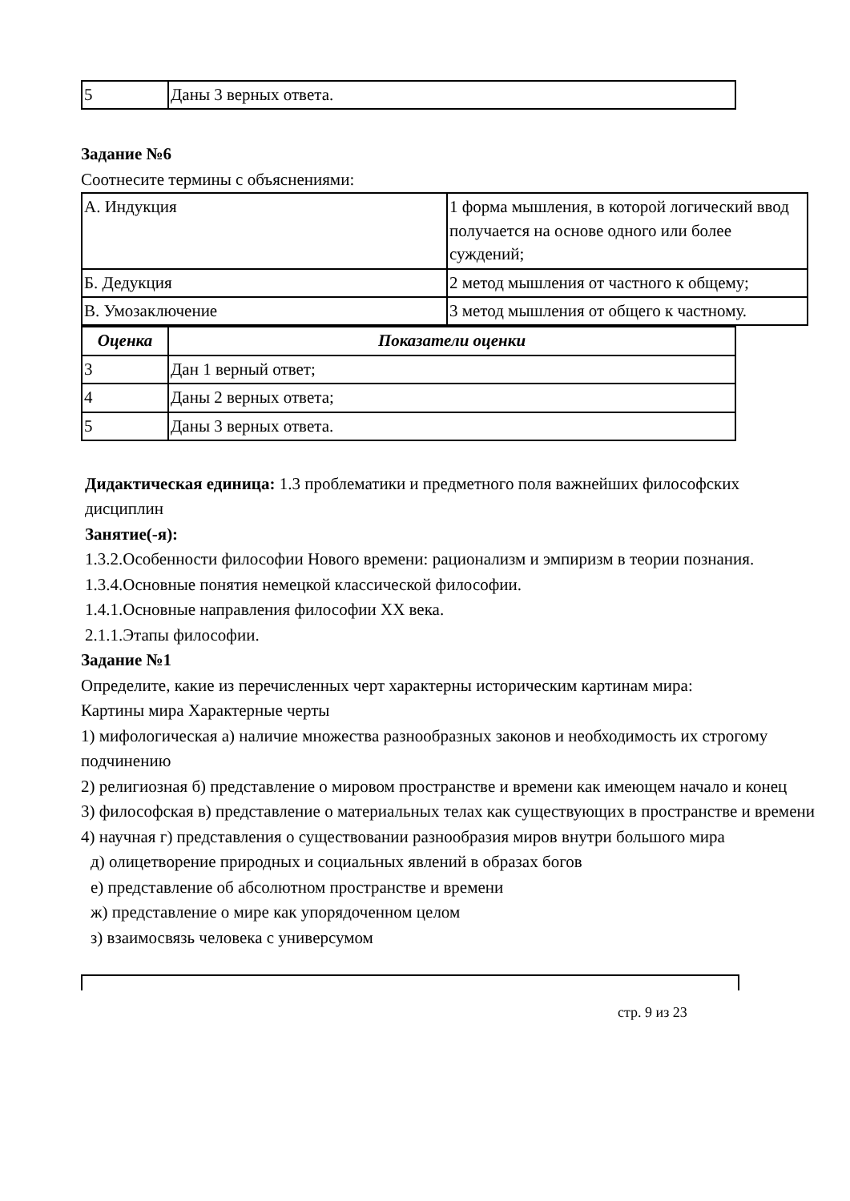| 5 | Даны 3 верных ответа. |
Задание №6
Соотнесите термины с объяснениями:
| А. Индукция | 1 форма мышления, в которой логический ввод получается на основе одного или более суждений; |
| Б. Дедукция | 2 метод мышления от частного к общему; |
| В. Умозаключение | 3 метод мышления от общего к частному. |
| Оценка | Показатели оценки |
| --- | --- |
| 3 | Дан 1 верный ответ; |
| 4 | Даны 2 верных ответа; |
| 5 | Даны 3 верных ответа. |
Дидактическая единица: 1.3 проблематики и предметного поля важнейших философских дисциплин
Занятие(-я):
1.3.2.Особенности философии Нового времени: рационализм и эмпиризм в теории познания.
1.3.4.Основные понятия немецкой классической философии.
1.4.1.Основные направления философии XX века.
2.1.1.Этапы философии.
Задание №1
Определите, какие из перечисленных черт характерны историческим картинам мира:
Картины мира Характерные черты
1) мифологическая а) наличие множества разнообразных законов и необходимость их строгому подчинению
2) религиозная б) представление о мировом пространстве и времени как имеющем начало и конец
3) философская в) представление о материальных телах как существующих в пространстве и времени
4) научная г) представления о существовании разнообразия миров внутри большого мира
д) олицетворение природных и социальных явлений в образах богов
е) представление об абсолютном пространстве и времени
ж) представление о мире как упорядоченном целом
з) взаимосвязь человека с универсумом
стр. 9 из 23